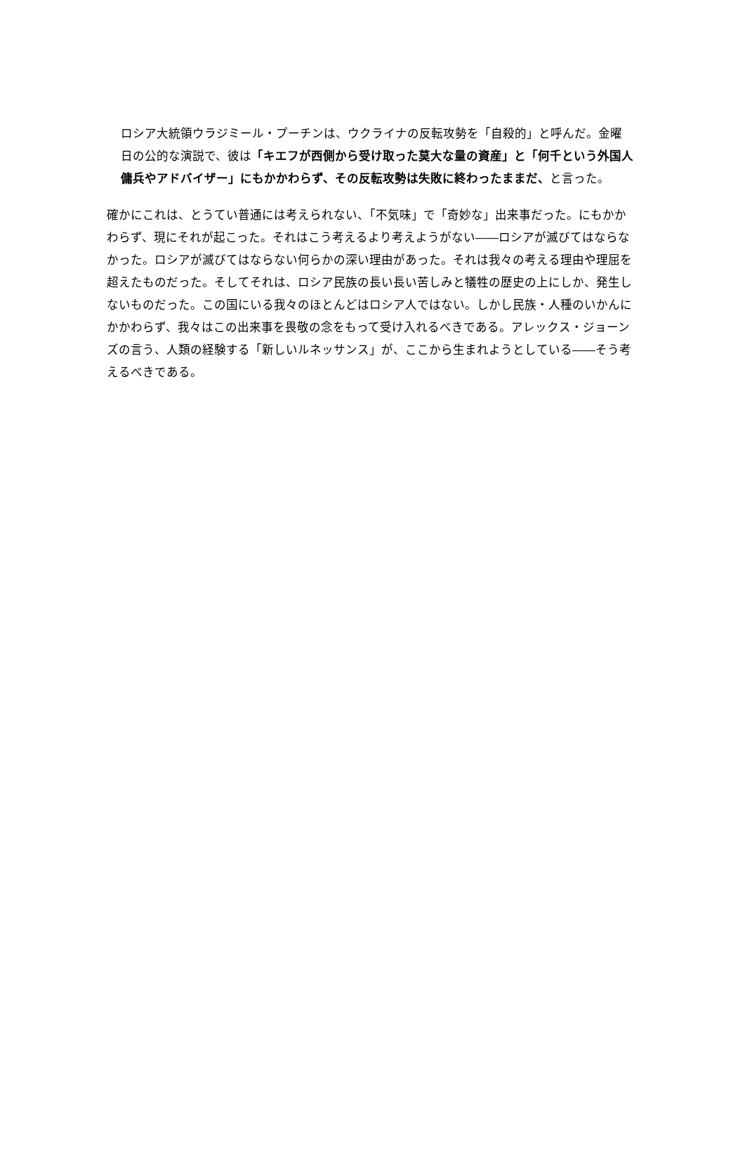ロシア大統領ウラジミール・プーチンは、ウクライナの反転攻勢を「自殺的」と呼んだ。金曜日の公的な演説で、彼は「キエフが西側から受け取った莫大な量の資産」と「何千という外国人傭兵やアドバイザー」にもかかわらず、その反転攻勢は失敗に終わったままだ、と言った。
確かにこれは、とうてい普通には考えられない、「不気味」で「奇妙な」出来事だった。にもかかわらず、現にそれが起こった。それはこう考えるより考えようがない――ロシアが滅びてはならなかった。ロシアが滅びてはならない何らかの深い理由があった。それは我々の考える理由や理屈を超えたものだった。そしてそれは、ロシア民族の長い長い苦しみと犠牲の歴史の上にしか、発生しないものだった。この国にいる我々のほとんどはロシア人ではない。しかし民族・人種のいかんにかかわらず、我々はこの出来事を畏敬の念をもって受け入れるべきである。アレックス・ジョーンズの言う、人類の経験する「新しいルネッサンス」が、ここから生まれようとしている――そう考えるべきである。